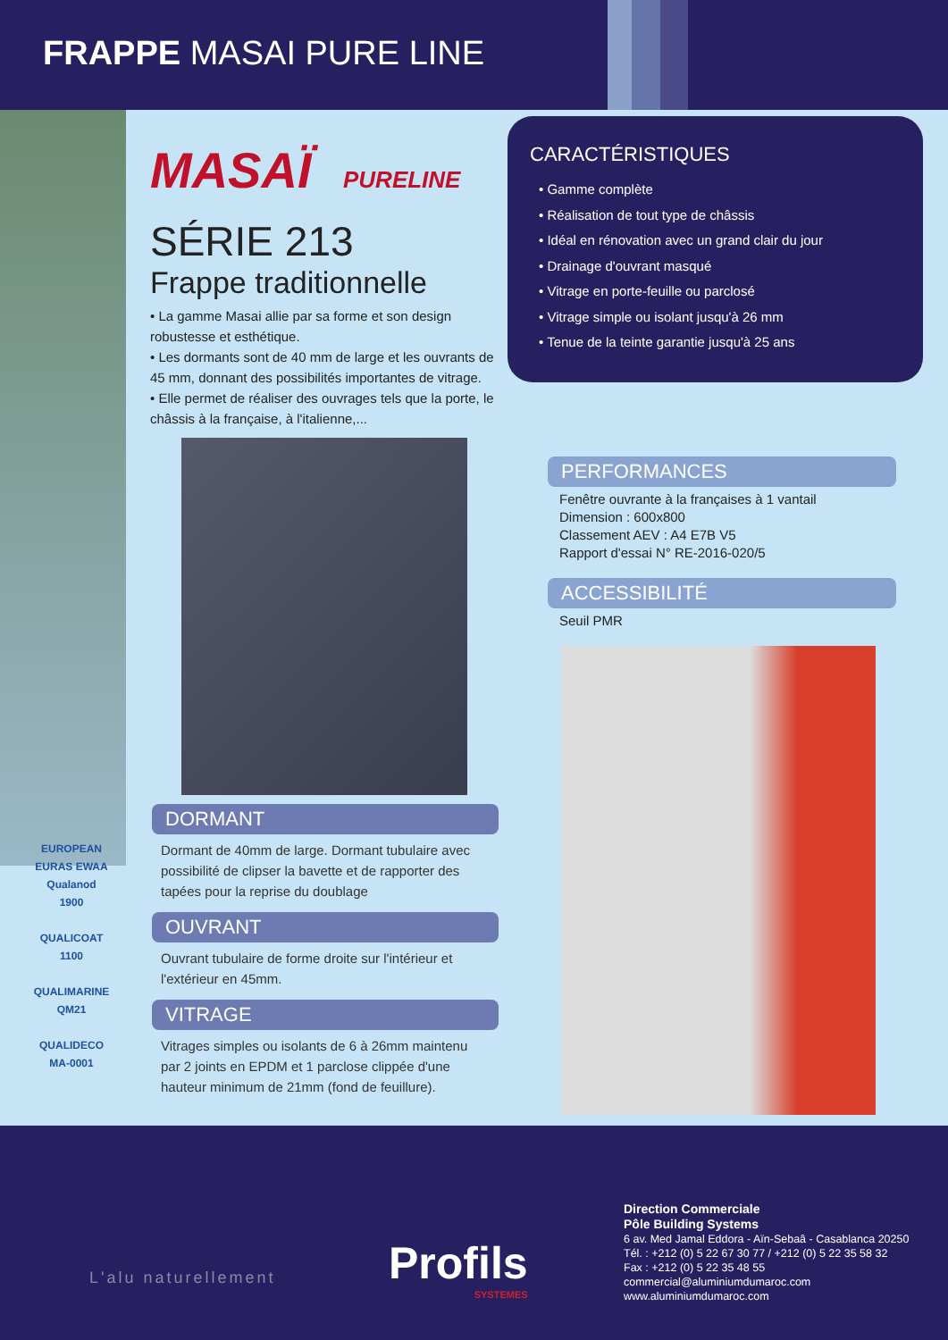FRAPPE MASAI PURE LINE
MASAÏ PURELINE
SÉRIE 213
Frappe traditionnelle
• La gamme Masai allie par sa forme et son design robustesse et esthétique.
• Les dormants sont de 40 mm de large et les ouvrants de 45 mm, donnant des possibilités importantes de vitrage.
• Elle permet de réaliser des ouvrages tels que la porte, le châssis à la française, à l'italienne,...
DORMANT
Dormant de 40mm de large. Dormant tubulaire avec possibilité de clipser la bavette et de rapporter des tapées pour la reprise du doublage
OUVRANT
Ouvrant tubulaire de forme droite sur l'intérieur et l'extérieur en 45mm.
VITRAGE
Vitrages simples ou isolants de 6 à 26mm maintenu par 2 joints en EPDM et 1 parclose clippée d'une hauteur minimum de 21mm (fond de feuillure).
CARACTÉRISTIQUES
• Gamme complète
• Réalisation de tout type de châssis
• Idéal en rénovation avec un grand clair du jour
• Drainage d'ouvrant masqué
• Vitrage en porte-feuille ou parclosé
• Vitrage simple ou isolant jusqu'à 26 mm
• Tenue de la teinte garantie jusqu'à 25 ans
PERFORMANCES
Fenêtre ouvrante à la françaises à 1 vantail
Dimension : 600x800
Classement AEV : A4 E7B V5
Rapport d'essai N° RE-2016-020/5
ACCESSIBILITÉ
Seuil PMR
EUROPEAN EURAS EWAA
Qualanod
1900
QUALICOAT
1100
QUALIMARINE
QM21
QUALIDECO
MA-0001
L'alu naturellement
Profils
SYSTEMES
Direction Commerciale
Pôle Building Systems
6 av. Med Jamal Eddora - Aïn-Sebaâ - Casablanca 20250
Tél. : +212 (0) 5 22 67 30 77 / +212 (0) 5 22 35 58 32
Fax : +212 (0) 5 22 35 48 55
commercial@aluminiumdumaroc.com
www.aluminiumdumaroc.com